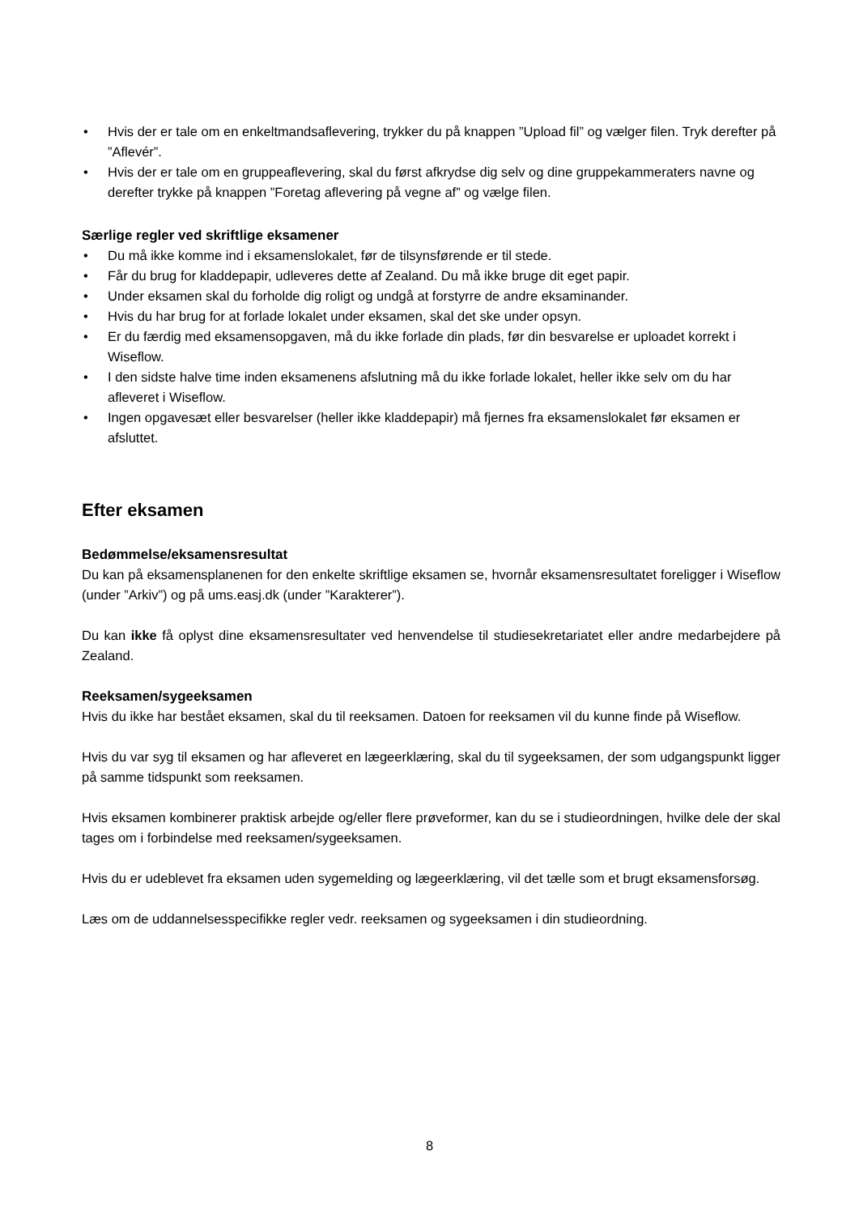• Hvis der er tale om en enkeltmandsaflevering, trykker du på knappen ”Upload fil” og vælger filen. Tryk derefter på ”Aflevér”.
• Hvis der er tale om en gruppeaflevering, skal du først afkrydse dig selv og dine gruppekammeraters navne og derefter trykke på knappen ”Foretag aflevering på vegne af” og vælge filen.
Særlige regler ved skriftlige eksamener
• Du må ikke komme ind i eksamenslokalet, før de tilsynsførende er til stede.
• Får du brug for kladdepapir, udleveres dette af Zealand. Du må ikke bruge dit eget papir.
• Under eksamen skal du forholde dig roligt og undgå at forstyrre de andre eksaminander.
• Hvis du har brug for at forlade lokalet under eksamen, skal det ske under opsyn.
• Er du færdig med eksamensopgaven, må du ikke forlade din plads, før din besvarelse er uploadet korrekt i Wiseflow.
• I den sidste halve time inden eksamenens afslutning må du ikke forlade lokalet, heller ikke selv om du har afleveret i Wiseflow.
• Ingen opgavesæt eller besvarelser (heller ikke kladdepapir) må fjernes fra eksamenslokalet før eksamen er afsluttet.
Efter eksamen
Bedømmelse/eksamensresultat
Du kan på eksamensplanenen for den enkelte skriftlige eksamen se, hvornår eksamensresultatet foreligger i Wiseflow (under ”Arkiv”) og på ums.easj.dk (under ”Karakterer”).
Du kan ikke få oplyst dine eksamensresultater ved henvendelse til studiesekretariatet eller andre medarbejdere på Zealand.
Reeksamen/sygeeksamen
Hvis du ikke har bestået eksamen, skal du til reeksamen. Datoen for reeksamen vil du kunne finde på Wiseflow.
Hvis du var syg til eksamen og har afleveret en lægeerklæring, skal du til sygeeksamen, der som udgangspunkt ligger på samme tidspunkt som reeksamen.
Hvis eksamen kombinerer praktisk arbejde og/eller flere prøveformer, kan du se i studieordningen, hvilke dele der skal tages om i forbindelse med reeksamen/sygeeksamen.
Hvis du er udeblevet fra eksamen uden sygemelding og lægeerklæring, vil det tælle som et brugt eksamensforsøg.
Læs om de uddannelsesspecifikke regler vedr. reeksamen og sygeeksamen i din studieordning.
8